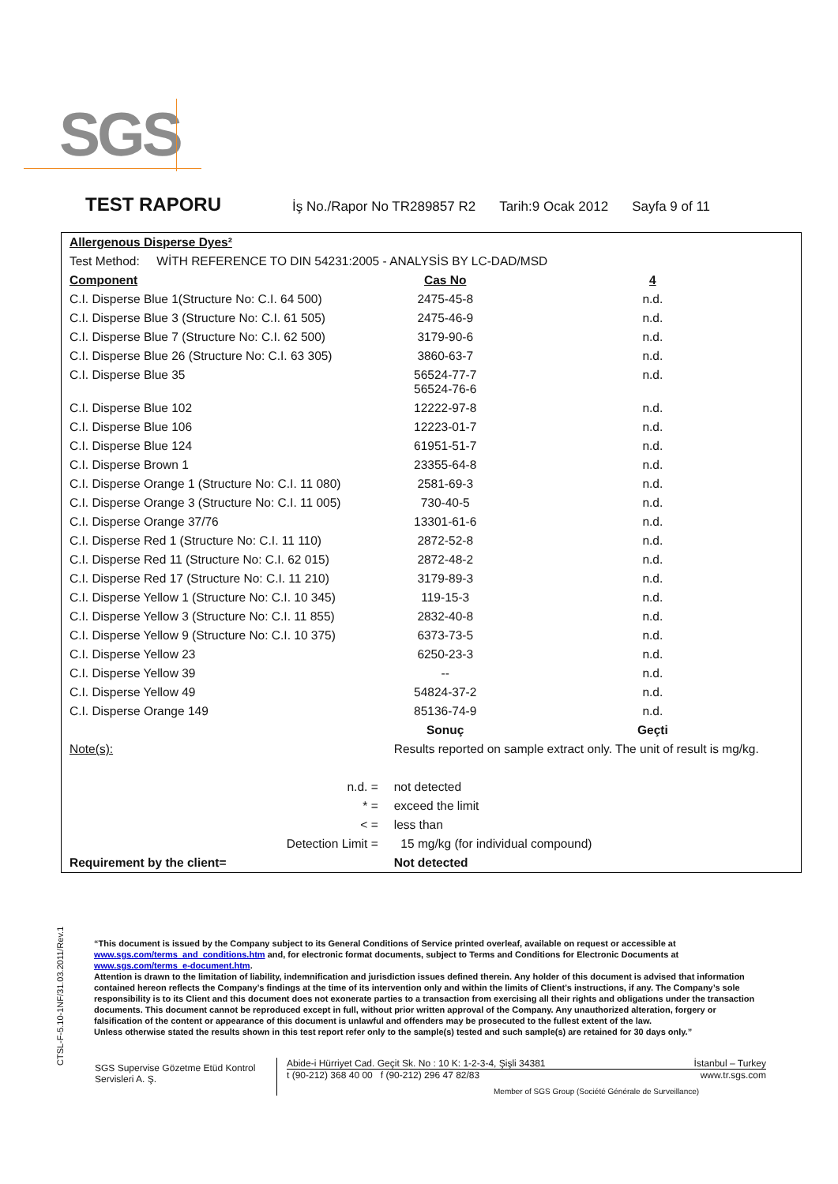SGS
TEST RAPORU
İş No./Rapor No TR289857 R2 Tarih:9 Ocak 2012 Sayfa 9 of 11
| Allergenous Disperse Dyes² | | |
| Test Method: WİTH REFERENCE TO DIN 54231:2005 - ANALYSİS BY LC-DAD/MSD | | |
| Component | Cas No | 4 |
| C.I. Disperse Blue 1(Structure No: C.I. 64 500) | 2475-45-8 | n.d. |
| C.I. Disperse Blue 3 (Structure No: C.I. 61 505) | 2475-46-9 | n.d. |
| C.I. Disperse Blue 7 (Structure No: C.I. 62 500) | 3179-90-6 | n.d. |
| C.I. Disperse Blue 26 (Structure No: C.I. 63 305) | 3860-63-7 | n.d. |
| C.I. Disperse Blue 35 | 56524-77-7 56524-76-6 | n.d. |
| C.I. Disperse Blue 102 | 12222-97-8 | n.d. |
| C.I. Disperse Blue 106 | 12223-01-7 | n.d. |
| C.I. Disperse Blue 124 | 61951-51-7 | n.d. |
| C.I. Disperse Brown 1 | 23355-64-8 | n.d. |
| C.I. Disperse Orange 1 (Structure No: C.I. 11 080) | 2581-69-3 | n.d. |
| C.I. Disperse Orange 3 (Structure No: C.I. 11 005) | 730-40-5 | n.d. |
| C.I. Disperse Orange 37/76 | 13301-61-6 | n.d. |
| C.I. Disperse Red 1 (Structure No: C.I. 11 110) | 2872-52-8 | n.d. |
| C.I. Disperse Red 11 (Structure No: C.I. 62 015) | 2872-48-2 | n.d. |
| C.I. Disperse Red 17 (Structure No: C.I. 11 210) | 3179-89-3 | n.d. |
| C.I. Disperse Yellow 1 (Structure No: C.I. 10 345) | 119-15-3 | n.d. |
| C.I. Disperse Yellow 3 (Structure No: C.I. 11 855) | 2832-40-8 | n.d. |
| C.I. Disperse Yellow 9 (Structure No: C.I. 10 375) | 6373-73-5 | n.d. |
| C.I. Disperse Yellow 23 | 6250-23-3 | n.d. |
| C.I. Disperse Yellow 39 | -- | n.d. |
| C.I. Disperse Yellow 49 | 54824-37-2 | n.d. |
| C.I. Disperse Orange 149 | 85136-74-9 | n.d. |
| | Sonuç | Geçti |
| Note(s): | Results reported on sample extract only. The unit of result is mg/kg. | |
| n.d. = | not detected | |
| * = | exceed the limit | |
| < = | less than | |
| Detection Limit = | 15 mg/kg (for individual compound) | |
| Requirement by the client= | Not detected | |
CTSL-F-5.10-1NF/31.03.2011/Rev.1
“This document is issued by the Company subject to its General Conditions of Service printed overleaf, available on request or accessible at www.sgs.com/terms_and_conditions.htm and, for electronic format documents, subject to Terms and Conditions for Electronic Documents at www.sgs.com/terms_e-document.htm.
Attention is drawn to the limitation of liability, indemnification and jurisdiction issues defined therein. Any holder of this document is advised that information contained hereon reflects the Company’s findings at the time of its intervention only and within the limits of Client’s instructions, if any. The Company’s sole responsibility is to its Client and this document does not exonerate parties to a transaction from exercising all their rights and obligations under the transaction documents. This document cannot be reproduced except in full, without prior written approval of the Company. Any unauthorized alteration, forgery or falsification of the content or appearance of this document is unlawful and offenders may be prosecuted to the fullest extent of the law.
Unless otherwise stated the results shown in this test report refer only to the sample(s) tested and such sample(s) are retained for 30 days only.”
SGS Supervise Gözetme Etüd Kontrol Servisleri A. Ş.
Abide-i Hürriyet Cad. Geçit Sk. No : 10 K: 1-2-3-4, Şişli 34381 İstanbul – Turkey
t (90-212) 368 40 00 f (90-212) 296 47 82/83 www.tr.sgs.com
Member of SGS Group (Société Générale de Surveillance)